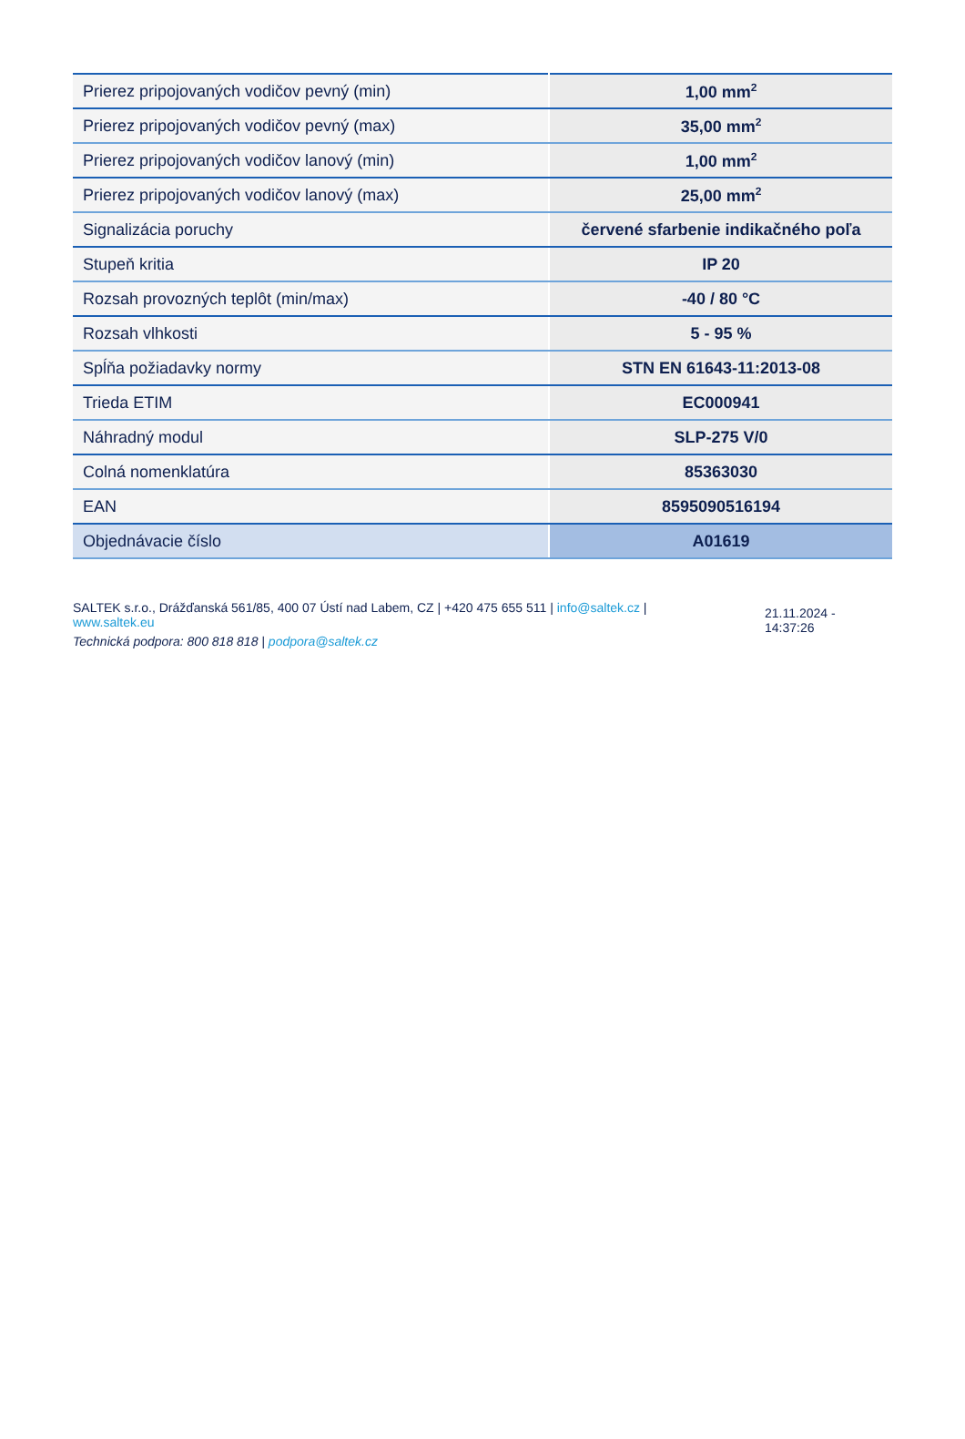| Prierez pripojovaných vodičov pevný (min) | 1,00 mm<sup>2</sup> |
| Prierez pripojovaných vodičov pevný (max) | 35,00 mm<sup>2</sup> |
| Prierez pripojovaných vodičov lanový (min) | 1,00 mm<sup>2</sup> |
| Prierez pripojovaných vodičov lanový (max) | 25,00 mm<sup>2</sup> |
| Signalizácia poruchy | červené sfarbenie indikačného poľa |
| Stupeň kritia | IP 20 |
| Rozsah provozných teplôt (min/max) | -40 / 80 °C |
| Rozsah vlhkosti | 5 - 95 % |
| Spĺňa požiadavky normy | STN EN 61643-11:2013-08 |
| Trieda ETIM | EC000941 |
| Náhradný modul | SLP-275 V/0 |
| Colná nomenklatúra | 85363030 |
| EAN | 8595090516194 |
| Objednávacie číslo | A01619 |
SALTEK s.r.o., Drážďanská 561/85, 400 07 Ústí nad Labem, CZ | +420 475 655 511 | info@saltek.cz |
www.saltek.eu
Technická podpora: 800 818 818 | podpora@saltek.cz
21.11.2024 -
14:37:26